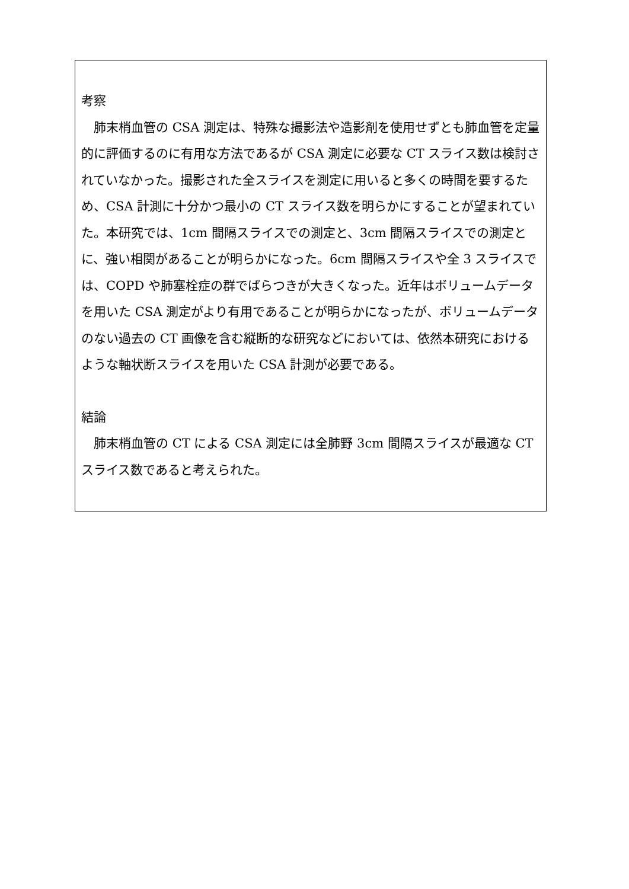考察
　肺末梢血管の CSA 測定は、特殊な撮影法や造影剤を使用せずとも肺血管を定量的に評価するのに有用な方法であるが CSA 測定に必要な CT スライス数は検討されていなかった。撮影された全スライスを測定に用いると多くの時間を要するため、CSA 計測に十分かつ最小の CT スライス数を明らかにすることが望まれていた。本研究では、1cm 間隔スライスでの測定と、3cm 間隔スライスでの測定とに、強い相関があることが明らかになった。6cm 間隔スライスや全 3 スライスでは、COPD や肺塞栓症の群でばらつきが大きくなった。近年はボリュームデータを用いた CSA 測定がより有用であることが明らかになったが、ボリュームデータのない過去の CT 画像を含む縦断的な研究などにおいては、依然本研究におけるような軸状断スライスを用いた CSA 計測が必要である。
結論
　肺末梢血管の CT による CSA 測定には全肺野 3cm 間隔スライスが最適な CT スライス数であると考えられた。